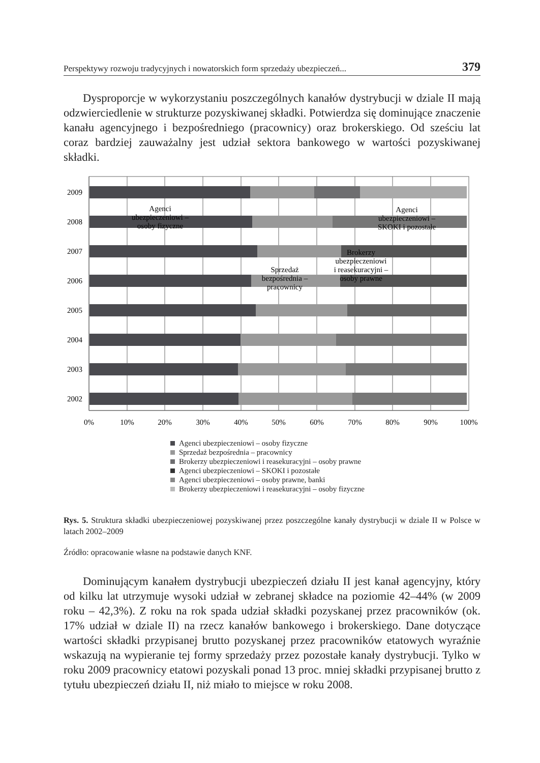Perspektywy rozwoju tradycyjnych i nowatorskich form sprzedaży ubezpieczeń... 379
Dysproporcje w wykorzystaniu poszczególnych kanałów dystrybucji w dziale II mają odzwierciedlenie w strukturze pozyskiwanej składki. Potwierdza się dominujące znaczenie kanału agencyjnego i bezpośredniego (pracownicy) oraz brokerskiego. Od sześciu lat coraz bardziej zauważalny jest udział sektora bankowego w wartości pozyskiwanej składki.
2009
2008
2007
2006
2005
2004
2003
2002
0%
10%
20%
30%
40%
50%
60%
70%
80%
90%
100%
Agenci
ubezpieczeniowi –
osoby fizyczne
Agenci
ubezpieczeniowi –
SKOKI i pozostałe
Sprzedaż
bezpośrednia –
pracownicy
Brokerzy
ubezpieczeniowi
i reasekuracyjni –
osoby prawne
Agenci ubezpieczeniowi – osoby fizyczne
Sprzedaż bezpośrednia – pracownicy
Brokerzy ubezpieczeniowi i reasekuracyjni – osoby prawne
Agenci ubezpieczeniowi – SKOKI i pozostałe
Agenci ubezpieczeniowi – osoby prawne, banki
Brokerzy ubezpieczeniowi i reasekuracyjni – osoby fizyczne
Rys. 5. Struktura składki ubezpieczeniowej pozyskiwanej przez poszczególne kanały dystrybucji w dziale II w Polsce w latach 2002–2009
Źródło: opracowanie własne na podstawie danych KNF.
Dominującym kanałem dystrybucji ubezpieczeń działu II jest kanał agencyjny, który od kilku lat utrzymuje wysoki udział w zebranej składce na poziomie 42–44% (w 2009 roku – 42,3%). Z roku na rok spada udział składki pozyskanej przez pracowników (ok. 17% udział w dziale II) na rzecz kanałów bankowego i brokerskiego. Dane dotyczące wartości składki przypisanej brutto pozyskanej przez pracowników etatowych wyraźnie wskazują na wypieranie tej formy sprzedaży przez pozostałe kanały dystrybucji. Tylko w roku 2009 pracownicy etatowi pozyskali ponad 13 proc. mniej składki przypisanej brutto z tytułu ubezpieczeń działu II, niż miało to miejsce w roku 2008.